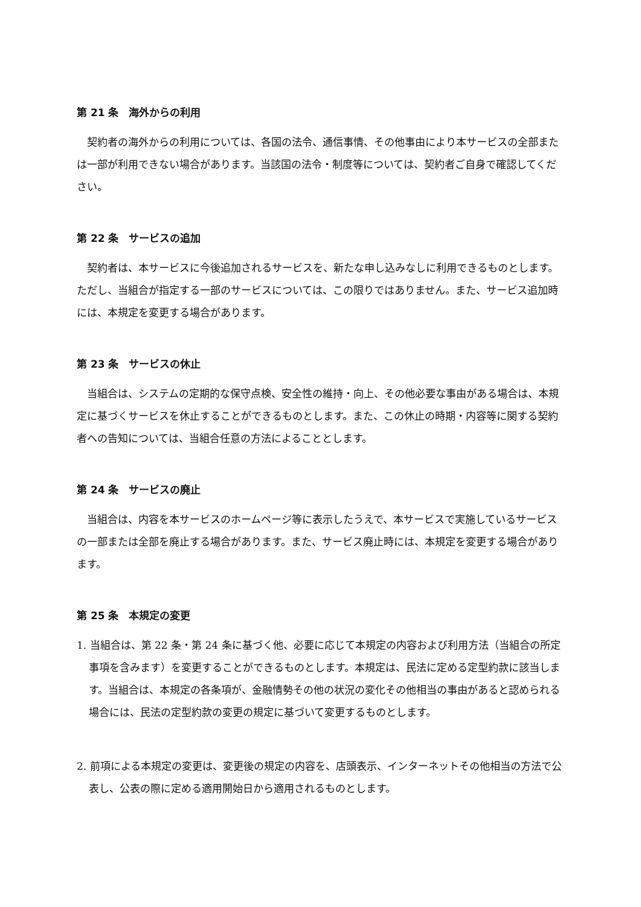第 21 条　海外からの利用
契約者の海外からの利用については、各国の法令、通信事情、その他事由により本サービスの全部または一部が利用できない場合があります。当該国の法令・制度等については、契約者ご自身で確認してください。
第 22 条　サービスの追加
契約者は、本サービスに今後追加されるサービスを、新たな申し込みなしに利用できるものとします。ただし、当組合が指定する一部のサービスについては、この限りではありません。また、サービス追加時には、本規定を変更する場合があります。
第 23 条　サービスの休止
当組合は、システムの定期的な保守点検、安全性の維持・向上、その他必要な事由がある場合は、本規定に基づくサービスを休止することができるものとします。また、この休止の時期・内容等に関する契約者への告知については、当組合任意の方法によることとします。
第 24 条　サービスの廃止
当組合は、内容を本サービスのホームページ等に表示したうえで、本サービスで実施しているサービスの一部または全部を廃止する場合があります。また、サービス廃止時には、本規定を変更する場合があります。
第 25 条　本規定の変更
1. 当組合は、第 22 条・第 24 条に基づく他、必要に応じて本規定の内容および利用方法（当組合の所定事項を含みます）を変更することができるものとします。本規定は、民法に定める定型約款に該当します。当組合は、本規定の各条項が、金融情勢その他の状況の変化その他相当の事由があると認められる場合には、民法の定型約款の変更の規定に基づいて変更するものとします。
2. 前項による本規定の変更は、変更後の規定の内容を、店頭表示、インターネットその他相当の方法で公表し、公表の際に定める適用開始日から適用されるものとします。